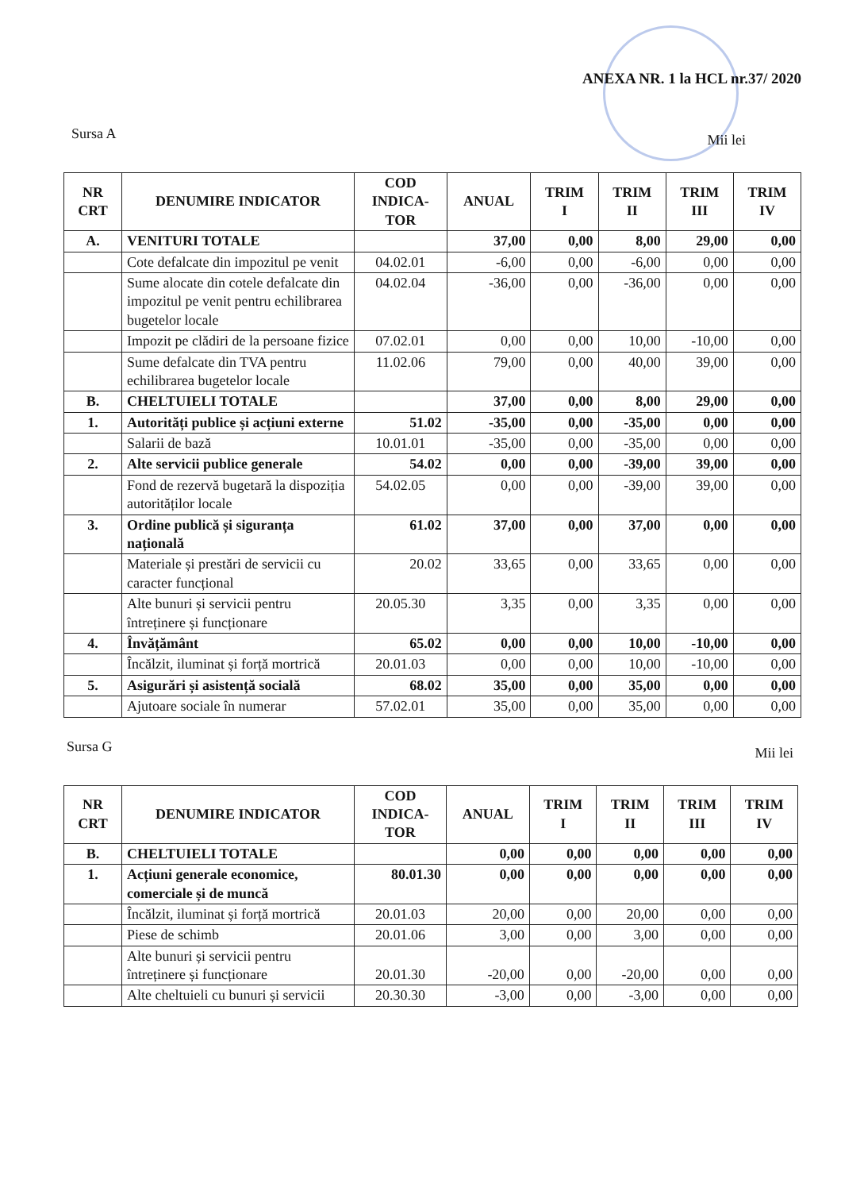ANEXA NR. 1 la HCL nr.37/ 2020
Sursa A Mii lei
| NR CRT | DENUMIRE INDICATOR | COD INDICA- TOR | ANUAL | TRIM I | TRIM II | TRIM III | TRIM IV |
| --- | --- | --- | --- | --- | --- | --- | --- |
| A. | VENITURI TOTALE | | 37,00 | 0,00 | 8,00 | 29,00 | 0,00 |
| | Cote defalcate din impozitul pe venit | 04.02.01 | -6,00 | 0,00 | -6,00 | 0,00 | 0,00 |
| | Sume alocate din cotele defalcate din impozitul pe venit pentru echilibrarea bugetelor locale | 04.02.04 | -36,00 | 0,00 | -36,00 | 0,00 | 0,00 |
| | Impozit pe clădiri de la persoane fizice | 07.02.01 | 0,00 | 0,00 | 10,00 | -10,00 | 0,00 |
| | Sume defalcate din TVA pentru echilibrarea bugetelor locale | 11.02.06 | 79,00 | 0,00 | 40,00 | 39,00 | 0,00 |
| B. | CHELTUIELI TOTALE | | 37,00 | 0,00 | 8,00 | 29,00 | 0,00 |
| 1. | Autorități publice și acțiuni externe | 51.02 | -35,00 | 0,00 | -35,00 | 0,00 | 0,00 |
| | Salarii de bază | 10.01.01 | -35,00 | 0,00 | -35,00 | 0,00 | 0,00 |
| 2. | Alte servicii publice generale | 54.02 | 0,00 | 0,00 | -39,00 | 39,00 | 0,00 |
| | Fond de rezervă bugetară la dispoziția autorităților locale | 54.02.05 | 0,00 | 0,00 | -39,00 | 39,00 | 0,00 |
| 3. | Ordine publică și siguranța națională | 61.02 | 37,00 | 0,00 | 37,00 | 0,00 | 0,00 |
| | Materiale și prestări de servicii cu caracter funcțional | 20.02 | 33,65 | 0,00 | 33,65 | 0,00 | 0,00 |
| | Alte bunuri și servicii pentru întreținere și funcționare | 20.05.30 | 3,35 | 0,00 | 3,35 | 0,00 | 0,00 |
| 4. | Învățământ | 65.02 | 0,00 | 0,00 | 10,00 | -10,00 | 0,00 |
| | Încălzit, iluminat și forță mortrică | 20.01.03 | 0,00 | 0,00 | 10,00 | -10,00 | 0,00 |
| 5. | Asigurări și asistență socială | 68.02 | 35,00 | 0,00 | 35,00 | 0,00 | 0,00 |
| | Ajutoare sociale în numerar | 57.02.01 | 35,00 | 0,00 | 35,00 | 0,00 | 0,00 |
Sursa G Mii lei
| NR CRT | DENUMIRE INDICATOR | COD INDICA- TOR | ANUAL | TRIM I | TRIM II | TRIM III | TRIM IV |
| --- | --- | --- | --- | --- | --- | --- | --- |
| B. | CHELTUIELI TOTALE | | 0,00 | 0,00 | 0,00 | 0,00 | 0,00 |
| 1. | Acțiuni generale economice, comerciale și de muncă | 80.01.30 | 0,00 | 0,00 | 0,00 | 0,00 | 0,00 |
| | Încălzit, iluminat și forță mortrică | 20.01.03 | 20,00 | 0,00 | 20,00 | 0,00 | 0,00 |
| | Piese de schimb | 20.01.06 | 3,00 | 0,00 | 3,00 | 0,00 | 0,00 |
| | Alte bunuri și servicii pentru întreținere și funcționare | 20.01.30 | -20,00 | 0,00 | -20,00 | 0,00 | 0,00 |
| | Alte cheltuieli cu bunuri și servicii | 20.30.30 | -3,00 | 0,00 | -3,00 | 0,00 | 0,00 |